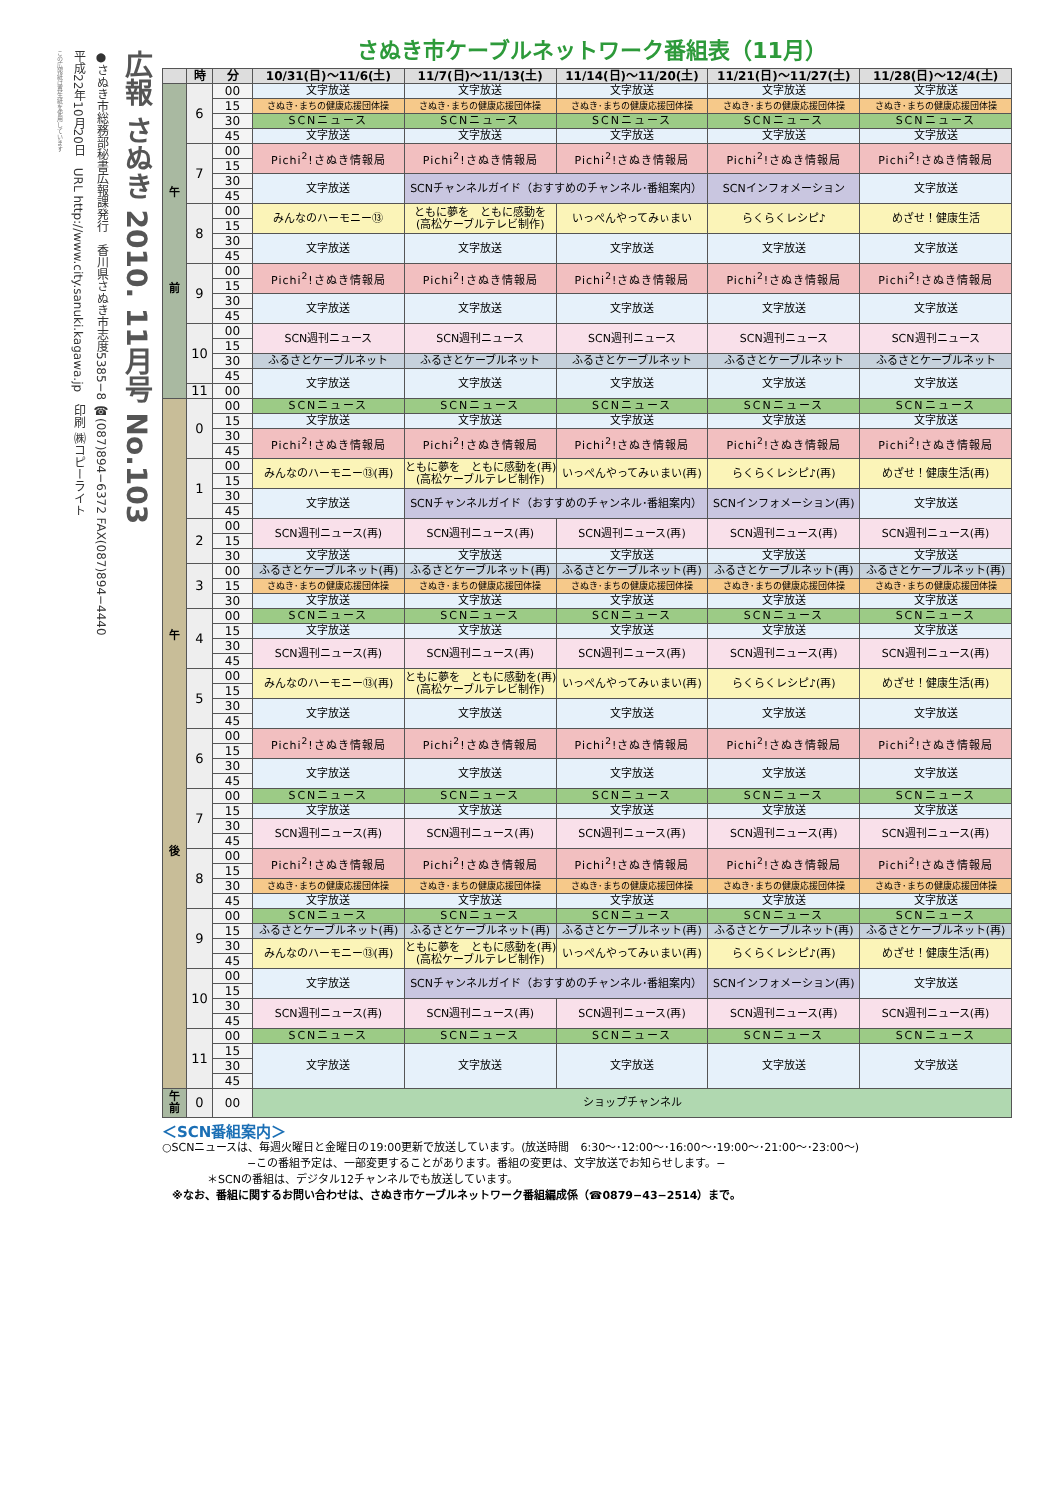広報 さぬき 2010. 11月号 No.103
●さぬき市総務部秘書広報課発行　香川県さぬき市志度5385−8 ☎(087)894−6372 FAX(087)894−4440
平成22年10月20日　URL http://www.city.sanuki.kagawa.jp　印刷 ㈱コピーライト
この広報紙は再生紙を使用しています
さぬき市ケーブルネットワーク番組表（11月）
| | 時 | 分 | 10/31(日)〜11/6(土) | 11/7(日)〜11/13(土) | 11/14(日)〜11/20(土) | 11/21(日)〜11/27(土) | 11/28(日)〜12/4(土) |
| --- | --- | --- | --- | --- | --- | --- | --- |
| 午 前 | 6 | 00 | 文字放送 | 文字放送 | 文字放送 | 文字放送 | 文字放送 |
| | | 15 | さぬき･まちの健康応援団体操 | さぬき･まちの健康応援団体操 | さぬき･まちの健康応援団体操 | さぬき･まちの健康応援団体操 | さぬき･まちの健康応援団体操 |
| | | 30 | SCNニュース | SCNニュース | SCNニュース | SCNニュース | SCNニュース |
| | | 45 | 文字放送 | 文字放送 | 文字放送 | 文字放送 | 文字放送 |
| | 7 | 00 | Pichi<sup>2</sup>!さぬき情報局 | Pichi<sup>2</sup>!さぬき情報局 | Pichi<sup>2</sup>!さぬき情報局 | Pichi<sup>2</sup>!さぬき情報局 | Pichi<sup>2</sup>!さぬき情報局 |
| | | 15 | | | | | |
| | | 30 | 文字放送 | SCNチャンネルガイド（おすすめのチャンネル･番組案内） | | SCNインフォメーション | 文字放送 |
| | | 45 | | | | | |
| | 8 | 00 | みんなのハーモニー⑬ | ともに夢を ともに感動を (高松ケーブルテレビ制作) | いっぺんやってみぃまい | らくらくレシピ♪ | めざせ！健康生活 |
| | | 15 | | | | | |
| | | 30 | 文字放送 | 文字放送 | 文字放送 | 文字放送 | 文字放送 |
| | | 45 | | | | | |
| | 9 | 00 | Pichi<sup>2</sup>!さぬき情報局 | Pichi<sup>2</sup>!さぬき情報局 | Pichi<sup>2</sup>!さぬき情報局 | Pichi<sup>2</sup>!さぬき情報局 | Pichi<sup>2</sup>!さぬき情報局 |
| | | 15 | | | | | |
| | | 30 | 文字放送 | 文字放送 | 文字放送 | 文字放送 | 文字放送 |
| | | 45 | | | | | |
| | 10 | 00 | SCN週刊ニュース | SCN週刊ニュース | SCN週刊ニュース | SCN週刊ニュース | SCN週刊ニュース |
| | | 15 | | | | | |
| | | 30 | ふるさとケーブルネット | ふるさとケーブルネット | ふるさとケーブルネット | ふるさとケーブルネット | ふるさとケーブルネット |
| | | 45 | 文字放送 | 文字放送 | 文字放送 | 文字放送 | 文字放送 |
| | 11 | 00 | | | | | |
| 午 後 | 0 | 00 | SCNニュース | SCNニュース | SCNニュース | SCNニュース | SCNニュース |
| | | 15 | 文字放送 | 文字放送 | 文字放送 | 文字放送 | 文字放送 |
| | | 30 | Pichi<sup>2</sup>!さぬき情報局 | Pichi<sup>2</sup>!さぬき情報局 | Pichi<sup>2</sup>!さぬき情報局 | Pichi<sup>2</sup>!さぬき情報局 | Pichi<sup>2</sup>!さぬき情報局 |
| | | 45 | | | | | |
| | 1 | 00 | みんなのハーモニー⑬(再) | ともに夢を ともに感動を(再) (高松ケーブルテレビ制作) | いっぺんやってみぃまい(再) | らくらくレシピ♪(再) | めざせ！健康生活(再) |
| | | 15 | | | | | |
| | | 30 | 文字放送 | SCNチャンネルガイド（おすすめのチャンネル･番組案内） | | SCNインフォメーション(再) | 文字放送 |
| | | 45 | | | | | |
| | 2 | 00 | SCN週刊ニュース(再) | SCN週刊ニュース(再) | SCN週刊ニュース(再) | SCN週刊ニュース(再) | SCN週刊ニュース(再) |
| | | 15 | | | | | |
| | | 30 | 文字放送 | 文字放送 | 文字放送 | 文字放送 | 文字放送 |
| | 3 | 00 | ふるさとケーブルネット(再) | ふるさとケーブルネット(再) | ふるさとケーブルネット(再) | ふるさとケーブルネット(再) | ふるさとケーブルネット(再) |
| | | 15 | さぬき･まちの健康応援団体操 | さぬき･まちの健康応援団体操 | さぬき･まちの健康応援団体操 | さぬき･まちの健康応援団体操 | さぬき･まちの健康応援団体操 |
| | | 30 | 文字放送 | 文字放送 | 文字放送 | 文字放送 | 文字放送 |
| | 4 | 00 | SCNニュース | SCNニュース | SCNニュース | SCNニュース | SCNニュース |
| | | 15 | 文字放送 | 文字放送 | 文字放送 | 文字放送 | 文字放送 |
| | | 30 | SCN週刊ニュース(再) | SCN週刊ニュース(再) | SCN週刊ニュース(再) | SCN週刊ニュース(再) | SCN週刊ニュース(再) |
| | | 45 | | | | | |
| | 5 | 00 | みんなのハーモニー⑬(再) | ともに夢を ともに感動を(再) (高松ケーブルテレビ制作) | いっぺんやってみぃまい(再) | らくらくレシピ♪(再) | めざせ！健康生活(再) |
| | | 15 | | | | | |
| | | 30 | 文字放送 | 文字放送 | 文字放送 | 文字放送 | 文字放送 |
| | | 45 | | | | | |
| | 6 | 00 | Pichi<sup>2</sup>!さぬき情報局 | Pichi<sup>2</sup>!さぬき情報局 | Pichi<sup>2</sup>!さぬき情報局 | Pichi<sup>2</sup>!さぬき情報局 | Pichi<sup>2</sup>!さぬき情報局 |
| | | 15 | | | | | |
| | | 30 | 文字放送 | 文字放送 | 文字放送 | 文字放送 | 文字放送 |
| | | 45 | | | | | |
| | 7 | 00 | SCNニュース | SCNニュース | SCNニュース | SCNニュース | SCNニュース |
| | | 15 | 文字放送 | 文字放送 | 文字放送 | 文字放送 | 文字放送 |
| | | 30 | SCN週刊ニュース(再) | SCN週刊ニュース(再) | SCN週刊ニュース(再) | SCN週刊ニュース(再) | SCN週刊ニュース(再) |
| | | 45 | | | | | |
| | 8 | 00 | Pichi<sup>2</sup>!さぬき情報局 | Pichi<sup>2</sup>!さぬき情報局 | Pichi<sup>2</sup>!さぬき情報局 | Pichi<sup>2</sup>!さぬき情報局 | Pichi<sup>2</sup>!さぬき情報局 |
| | | 15 | | | | | |
| | | 30 | さぬき･まちの健康応援団体操 | さぬき･まちの健康応援団体操 | さぬき･まちの健康応援団体操 | さぬき･まちの健康応援団体操 | さぬき･まちの健康応援団体操 |
| | | 45 | 文字放送 | 文字放送 | 文字放送 | 文字放送 | 文字放送 |
| | 9 | 00 | SCNニュース | SCNニュース | SCNニュース | SCNニュース | SCNニュース |
| | | 15 | ふるさとケーブルネット(再) | ふるさとケーブルネット(再) | ふるさとケーブルネット(再) | ふるさとケーブルネット(再) | ふるさとケーブルネット(再) |
| | | 30 | みんなのハーモニー⑬(再) | ともに夢を ともに感動を(再) (高松ケーブルテレビ制作) | いっぺんやってみぃまい(再) | らくらくレシピ♪(再) | めざせ！健康生活(再) |
| | | 45 | | | | | |
| | 10 | 00 | 文字放送 | SCNチャンネルガイド（おすすめのチャンネル･番組案内） | | SCNインフォメーション(再) | 文字放送 |
| | | 15 | | | | | |
| | | 30 | SCN週刊ニュース(再) | SCN週刊ニュース(再) | SCN週刊ニュース(再) | SCN週刊ニュース(再) | SCN週刊ニュース(再) |
| | | 45 | | | | | |
| | 11 | 00 | SCNニュース | SCNニュース | SCNニュース | SCNニュース | SCNニュース |
| | | 15 | 文字放送 | 文字放送 | 文字放送 | 文字放送 | 文字放送 |
| | | 30 | | | | | |
| | | 45 | | | | | |
| 午 前 | 0 | 00 | ショップチャンネル | | | | |
＜SCN番組案内＞
○SCNニュースは、毎週火曜日と金曜日の19:00更新で放送しています。(放送時間　6:30〜･12:00〜･16:00〜･19:00〜･21:00〜･23:00〜)
−この番組予定は、一部変更することがあります。番組の変更は、文字放送でお知らせします。−
＊SCNの番組は、デジタル12チャンネルでも放送しています。
※なお、番組に関するお問い合わせは、さぬき市ケーブルネットワーク番組編成係（☎0879−43−2514）まで。